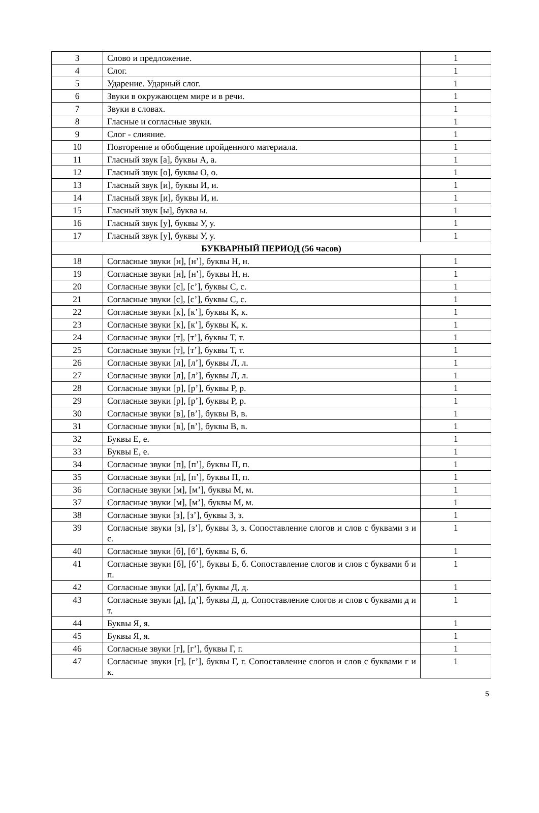| 3 | Слово и предложение. | 1 |
| 4 | Слог. | 1 |
| 5 | Ударение. Ударный слог. | 1 |
| 6 | Звуки в окружающем мире и в речи. | 1 |
| 7 | Звуки в словах. | 1 |
| 8 | Гласные и согласные звуки. | 1 |
| 9 | Слог - слияние. | 1 |
| 10 | Повторение и обобщение пройденного материала. | 1 |
| 11 | Гласный звук [а], буквы А, а. | 1 |
| 12 | Гласный звук [о], буквы О, о. | 1 |
| 13 | Гласный звук [и], буквы И, и. | 1 |
| 14 | Гласный звук [и], буквы И, и. | 1 |
| 15 | Гласный звук [ы], буква ы. | 1 |
| 16 | Гласный звук [у], буквы У, у. | 1 |
| 17 | Гласный звук [у], буквы У, у. | 1 |
| БУКВАРНЫЙ ПЕРИОД (56 часов) | | |
| 18 | Согласные звуки [н], [н’], буквы Н, н. | 1 |
| 19 | Согласные звуки [н], [н’], буквы Н, н. | 1 |
| 20 | Согласные звуки [с], [с’], буквы С, с. | 1 |
| 21 | Согласные звуки [с], [с’], буквы С, с. | 1 |
| 22 | Согласные звуки [к], [к’], буквы К, к. | 1 |
| 23 | Согласные звуки [к], [к’], буквы К, к. | 1 |
| 24 | Согласные звуки [т], [т’], буквы Т, т. | 1 |
| 25 | Согласные звуки [т], [т’], буквы Т, т. | 1 |
| 26 | Согласные звуки [л], [л’], буквы Л, л. | 1 |
| 27 | Согласные звуки [л], [л’], буквы Л, л. | 1 |
| 28 | Согласные звуки [р], [р’], буквы Р, р. | 1 |
| 29 | Согласные звуки [р], [р’], буквы Р, р. | 1 |
| 30 | Согласные звуки [в], [в’], буквы В, в. | 1 |
| 31 | Согласные звуки [в], [в’], буквы В, в. | 1 |
| 32 | Буквы Е, е. | 1 |
| 33 | Буквы Е, е. | 1 |
| 34 | Согласные звуки [п], [п’], буквы П, п. | 1 |
| 35 | Согласные звуки [п], [п’], буквы П, п. | 1 |
| 36 | Согласные звуки [м], [м’], буквы М, м. | 1 |
| 37 | Согласные звуки [м], [м’], буквы М, м. | 1 |
| 38 | Согласные звуки [з], [з’], буквы З, з. | 1 |
| 39 | Согласные звуки [з], [з’], буквы З, з. Сопоставление слогов и слов с буквами з и с. | 1 |
| 40 | Согласные звуки [б], [б’], буквы Б, б. | 1 |
| 41 | Согласные звуки [б], [б’], буквы Б, б. Сопоставление слогов и слов с буквами б и п. | 1 |
| 42 | Согласные звуки [д], [д’], буквы Д, д. | 1 |
| 43 | Согласные звуки [д], [д’], буквы Д, д. Сопоставление слогов и слов с буквами д и т. | 1 |
| 44 | Буквы Я, я. | 1 |
| 45 | Буквы Я, я. | 1 |
| 46 | Согласные звуки [г], [г’], буквы Г, г. | 1 |
| 47 | Согласные звуки [г], [г’], буквы Г, г. Сопоставление слогов и слов с буквами г и к. | 1 |
5